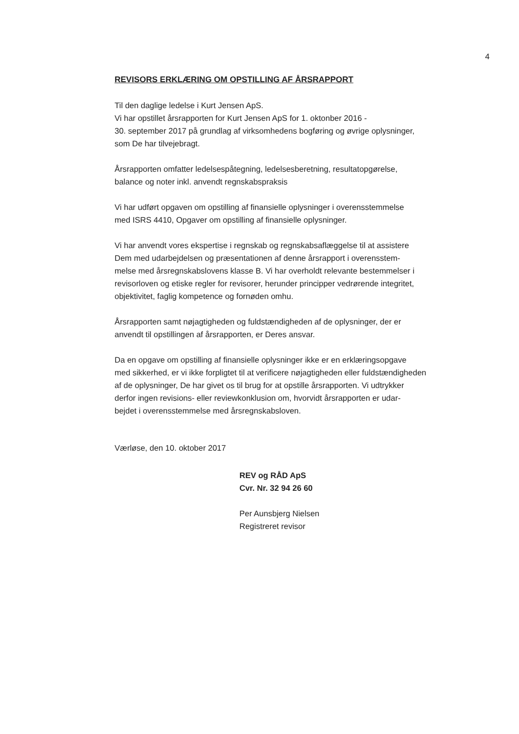4
REVISORS ERKLÆRING OM OPSTILLING AF ÅRSRAPPORT
Til den daglige ledelse i Kurt Jensen ApS.
Vi har opstillet årsrapporten for Kurt Jensen ApS for 1. oktonber 2016 -
30. september 2017 på grundlag af virksomhedens bogføring og øvrige oplysninger,
som De har tilvejebragt.
Årsrapporten omfatter ledelsespåtegning, ledelsesberetning, resultatopgørelse,
balance og noter inkl. anvendt regnskabspraksis
Vi har udført opgaven om opstilling af finansielle oplysninger i overensstemmelse
med ISRS 4410, Opgaver om opstilling af finansielle oplysninger.
Vi har anvendt vores ekspertise i regnskab og regnskabsaflæggelse til at assistere
Dem med udarbejdelsen og præsentationen af denne årsrapport i overensstem-
melse med årsregnskabslovens klasse B. Vi har overholdt relevante bestemmelser i
revisorloven og etiske regler for revisorer, herunder principper vedrørende integritet,
objektivitet, faglig kompetence og fornøden omhu.
Årsrapporten samt nøjagtigheden og fuldstændigheden af de oplysninger, der er
anvendt til opstillingen af årsrapporten, er Deres ansvar.
Da en opgave om opstilling af finansielle oplysninger ikke er en erklæringsopgave
med sikkerhed, er vi ikke forpligtet til at verificere nøjagtigheden eller fuldstændigheden
af de oplysninger, De har givet os til brug for at opstille årsrapporten. Vi udtrykker
derfor ingen revisions- eller reviewkonklusion om, hvorvidt årsrapporten er udar-
bejdet i overensstemmelse med årsregnskabsloven.
Værløse, den 10. oktober 2017
REV og RÅD ApS
Cvr. Nr. 32 94 26 60
Per Aunsbjerg Nielsen
Registreret revisor